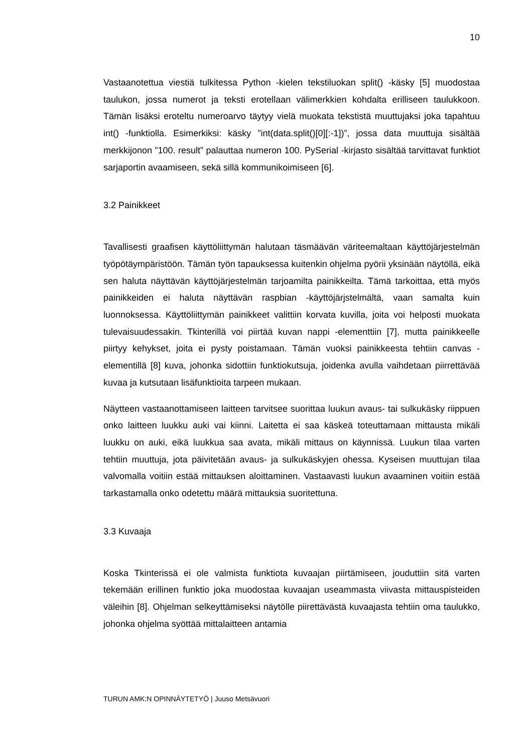10
Vastaanotettua viestiä tulkitessa Python -kielen tekstiluokan split() -käsky [5] muodostaa taulukon, jossa numerot ja teksti erotellaan välimerkkien kohdalta erilliseen taulukkoon. Tämän lisäksi eroteltu numeroarvo täytyy vielä muokata tekstistä muuttujaksi joka tapahtuu int() -funktiolla. Esimerkiksi: käsky ”int(data.split()[0][:-1])”, jossa data muuttuja sisältää merkkijonon ”100. result” palauttaa numeron 100. PySerial -kirjasto sisältää tarvittavat funktiot sarjaportin avaamiseen, sekä sillä kommunikoimiseen [6].
3.2 Painikkeet
Tavallisesti graafisen käyttöliittymän halutaan täsmäävän väriteemaltaan käyttöjärjestelmän työpötäympäristöön. Tämän työn tapauksessa kuitenkin ohjelma pyörii yksinään näytöllä, eikä sen haluta näyttävän käyttöjärjestelmän tarjoamilta painikkeilta. Tämä tarkoittaa, että myös painikkeiden ei haluta näyttävän raspbian -käyttöjärjstelmältä, vaan samalta kuin luonnoksessa. Käyttöliittymän painikkeet valittiin korvata kuvilla, joita voi helposti muokata tulevaisuudessakin. Tkinterillä voi piirtää kuvan nappi -elementtiin [7], mutta painikkeelle piirtyy kehykset, joita ei pysty poistamaan. Tämän vuoksi painikkeesta tehtiin canvas -elementillä [8] kuva, johonka sidottiin funktiokutsuja, joidenka avulla vaihdetaan piirrettävää kuvaa ja kutsutaan lisäfunktioita tarpeen mukaan.
Näytteen vastaanottamiseen laitteen tarvitsee suorittaa luukun avaus- tai sulkukäsky riippuen onko laitteen luukku auki vai kiinni. Laitetta ei saa käskeä toteuttamaan mittausta mikäli luukku on auki, eikä luukkua saa avata, mikäli mittaus on käynnissä. Luukun tilaa varten tehtiin muuttuja, jota päivitetään avaus- ja sulkukäskyjen ohessa. Kyseisen muuttujan tilaa valvomalla voitiin estää mittauksen aloittaminen. Vastaavasti luukun avaaminen voitiin estää tarkastamalla onko odetettu määrä mittauksia suoritettuna.
3.3 Kuvaaja
Koska Tkinterissä ei ole valmista funktiota kuvaajan piirtämiseen, jouduttiin sitä varten tekemään erillinen funktio joka muodostaa kuvaajan useammasta viivasta mittauspisteiden väleihin [8]. Ohjelman selkeyttämiseksi näytölle piirettävästä kuvaajasta tehtiin oma taulukko, johonka ohjelma syöttää mittalaitteen antamia
TURUN AMK:N OPINNÄYTETYÖ | Juuso Metsävuori